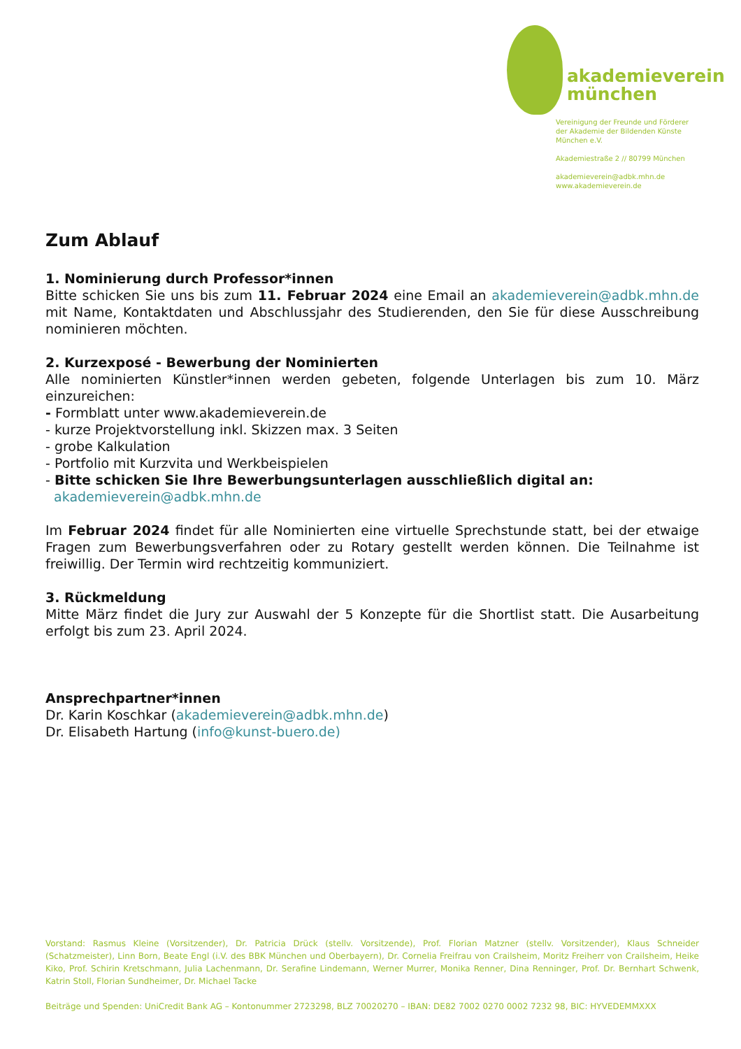akademieverein
münchen
Vereinigung der Freunde und Förderer
der Akademie der Bildenden Künste
München e.V.
Akademiestraße 2 // 80799 München
akademieverein@adbk.mhn.de
www.akademieverein.de
Zum Ablauf
1. Nominierung durch Professor*innen
Bitte schicken Sie uns bis zum 11. Februar 2024 eine Email an akademieverein@adbk.mhn.de mit Name, Kontaktdaten und Abschlussjahr des Studierenden, den Sie für diese Ausschreibung nominieren möchten.
2. Kurzexposé - Bewerbung der Nominierten
Alle nominierten Künstler*innen werden gebeten, folgende Unterlagen bis zum 10. März einzureichen:
- Formblatt unter www.akademieverein.de
- kurze Projektvorstellung inkl. Skizzen max. 3 Seiten
- grobe Kalkulation
- Portfolio mit Kurzvita und Werkbeispielen
- Bitte schicken Sie Ihre Bewerbungsunterlagen ausschließlich digital an:
akademieverein@adbk.mhn.de
Im Februar 2024 findet für alle Nominierten eine virtuelle Sprechstunde statt, bei der etwaige Fragen zum Bewerbungsverfahren oder zu Rotary gestellt werden können. Die Teilnahme ist freiwillig. Der Termin wird rechtzeitig kommuniziert.
3. Rückmeldung
Mitte März findet die Jury zur Auswahl der 5 Konzepte für die Shortlist statt. Die Ausarbeitung erfolgt bis zum 23. April 2024.
Ansprechpartner*innen
Dr. Karin Koschkar (akademieverein@adbk.mhn.de)
Dr. Elisabeth Hartung (info@kunst-buero.de)
Vorstand: Rasmus Kleine (Vorsitzender), Dr. Patricia Drück (stellv. Vorsitzende), Prof. Florian Matzner (stellv. Vorsitzender), Klaus Schneider (Schatzmeister), Linn Born, Beate Engl (i.V. des BBK München und Oberbayern), Dr. Cornelia Freifrau von Crailsheim, Moritz Freiherr von Crailsheim, Heike Kiko, Prof. Schirin Kretschmann, Julia Lachenmann, Dr. Serafine Lindemann, Werner Murrer, Monika Renner, Dina Renninger, Prof. Dr. Bernhart Schwenk, Katrin Stoll, Florian Sundheimer, Dr. Michael Tacke
Beiträge und Spenden: UniCredit Bank AG – Kontonummer 2723298, BLZ 70020270 – IBAN: DE82 7002 0270 0002 7232 98, BIC: HYVEDEMMXXX